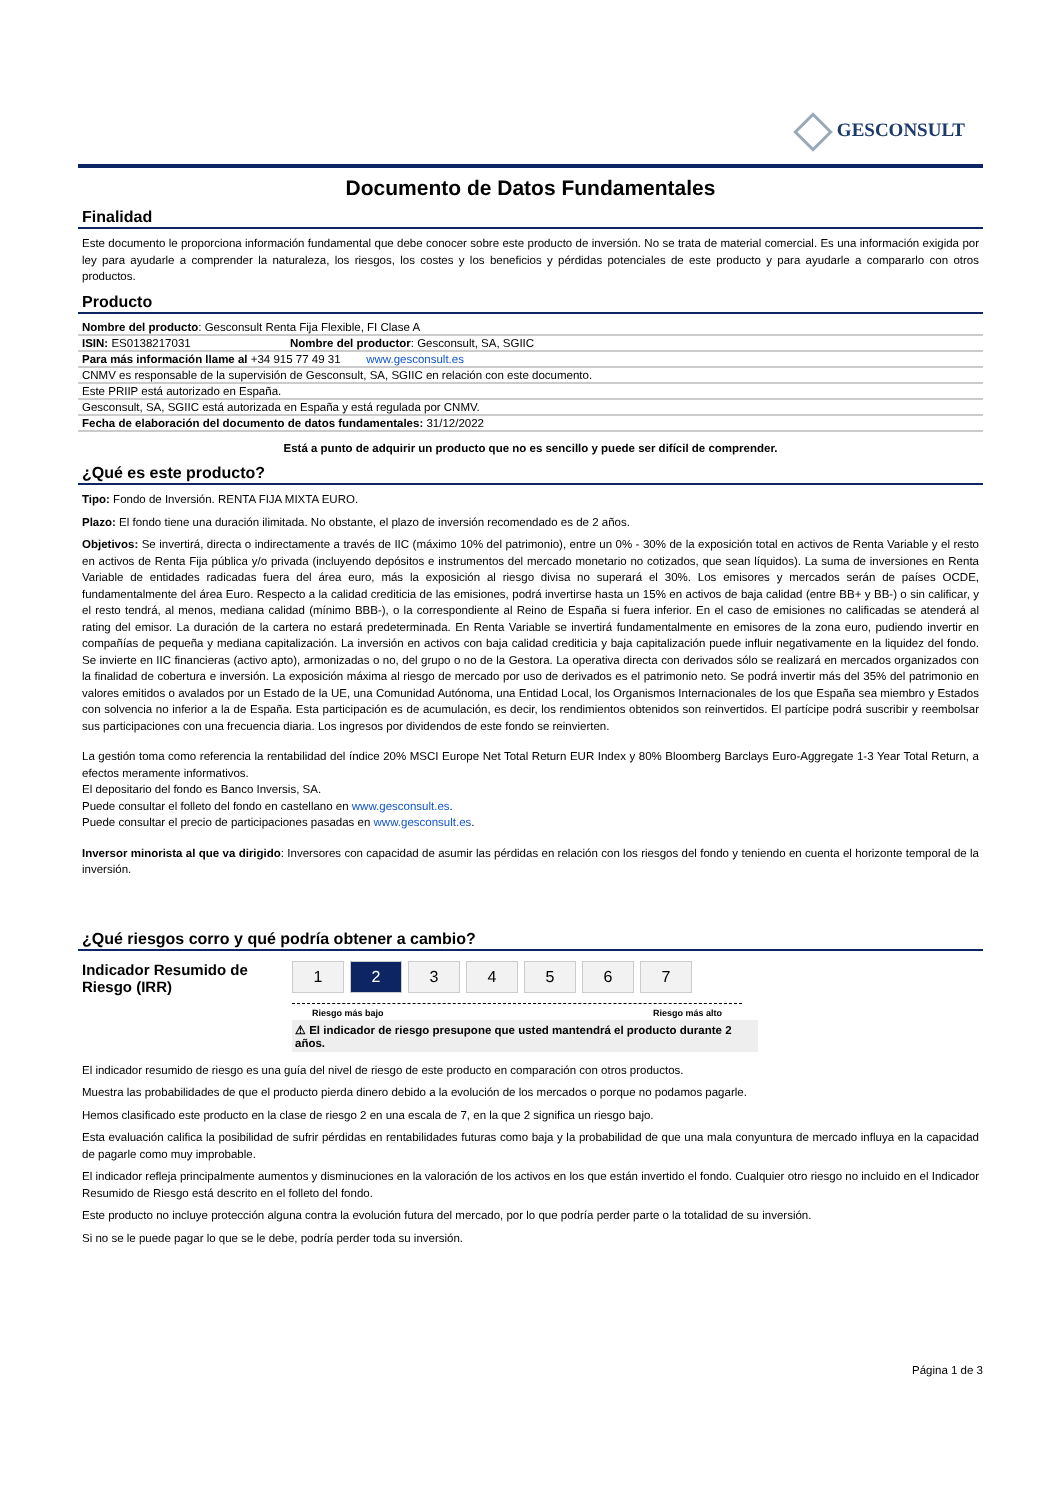GESCONSULT
Documento de Datos Fundamentales
Finalidad
Este documento le proporciona información fundamental que debe conocer sobre este producto de inversión. No se trata de material comercial. Es una información exigida por ley para ayudarle a comprender la naturaleza, los riesgos, los costes y los beneficios y pérdidas potenciales de este producto y para ayudarle a compararlo con otros productos.
Producto
| Nombre del producto : Gesconsult Renta Fija Flexible, FI Clase A | |
| ISIN: ES0138217031 | Nombre del productor : Gesconsult, SA, SGIIC |
| Para más información llame al +34 915 77 49 31 www.gesconsult.es | |
| CNMV es responsable de la supervisión de Gesconsult, SA, SGIIC en relación con este documento. | |
| Este PRIIP está autorizado en España. | |
| Gesconsult, SA, SGIIC está autorizada en España y está regulada por CNMV. | |
| Fecha de elaboración del documento de datos fundamentales: 31/12/2022 | |
Está a punto de adquirir un producto que no es sencillo y puede ser difícil de comprender.
¿Qué es este producto?
Tipo: Fondo de Inversión. RENTA FIJA MIXTA EURO.
Plazo: El fondo tiene una duración ilimitada. No obstante, el plazo de inversión recomendado es de 2 años.
Objetivos: Se invertirá, directa o indirectamente a través de IIC (máximo 10% del patrimonio), entre un 0% - 30% de la exposición total en activos de Renta Variable y el resto en activos de Renta Fija pública y/o privada (incluyendo depósitos e instrumentos del mercado monetario no cotizados, que sean líquidos). La suma de inversiones en Renta Variable de entidades radicadas fuera del área euro, más la exposición al riesgo divisa no superará el 30%. Los emisores y mercados serán de países OCDE, fundamentalmente del área Euro. Respecto a la calidad crediticia de las emisiones, podrá invertirse hasta un 15% en activos de baja calidad (entre BB+ y BB-) o sin calificar, y el resto tendrá, al menos, mediana calidad (mínimo BBB-), o la correspondiente al Reino de España si fuera inferior. En el caso de emisiones no calificadas se atenderá al rating del emisor. La duración de la cartera no estará predeterminada. En Renta Variable se invertirá fundamentalmente en emisores de la zona euro, pudiendo invertir en compañías de pequeña y mediana capitalización. La inversión en activos con baja calidad crediticia y baja capitalización puede influir negativamente en la liquidez del fondo. Se invierte en IIC financieras (activo apto), armonizadas o no, del grupo o no de la Gestora. La operativa directa con derivados sólo se realizará en mercados organizados con la finalidad de cobertura e inversión. La exposición máxima al riesgo de mercado por uso de derivados es el patrimonio neto. Se podrá invertir más del 35% del patrimonio en valores emitidos o avalados por un Estado de la UE, una Comunidad Autónoma, una Entidad Local, los Organismos Internacionales de los que España sea miembro y Estados con solvencia no inferior a la de España. Esta participación es de acumulación, es decir, los rendimientos obtenidos son reinvertidos. El partícipe podrá suscribir y reembolsar sus participaciones con una frecuencia diaria. Los ingresos por dividendos de este fondo se reinvierten.
La gestión toma como referencia la rentabilidad del índice 20% MSCI Europe Net Total Return EUR Index y 80% Bloomberg Barclays Euro-Aggregate 1-3 Year Total Return, a efectos meramente informativos.
El depositario del fondo es Banco Inversis, SA.
Puede consultar el folleto del fondo en castellano en www.gesconsult.es.
Puede consultar el precio de participaciones pasadas en www.gesconsult.es.
Inversor minorista al que va dirigido: Inversores con capacidad de asumir las pérdidas en relación con los riesgos del fondo y teniendo en cuenta el horizonte temporal de la inversión.
¿Qué riesgos corro y qué podría obtener a cambio?
Indicador Resumido de Riesgo (IRR)
1 2 3 4 5 6 7
Riesgo más bajo Riesgo más alto
⚠ El indicador de riesgo presupone que usted mantendrá el producto durante 2 años.
El indicador resumido de riesgo es una guía del nivel de riesgo de este producto en comparación con otros productos.
Muestra las probabilidades de que el producto pierda dinero debido a la evolución de los mercados o porque no podamos pagarle.
Hemos clasificado este producto en la clase de riesgo 2 en una escala de 7, en la que 2 significa un riesgo bajo.
Esta evaluación califica la posibilidad de sufrir pérdidas en rentabilidades futuras como baja y la probabilidad de que una mala conyuntura de mercado influya en la capacidad de pagarle como muy improbable.
El indicador refleja principalmente aumentos y disminuciones en la valoración de los activos en los que están invertido el fondo. Cualquier otro riesgo no incluido en el Indicador Resumido de Riesgo está descrito en el folleto del fondo.
Este producto no incluye protección alguna contra la evolución futura del mercado, por lo que podría perder parte o la totalidad de su inversión.
Si no se le puede pagar lo que se le debe, podría perder toda su inversión.
Página 1 de 3